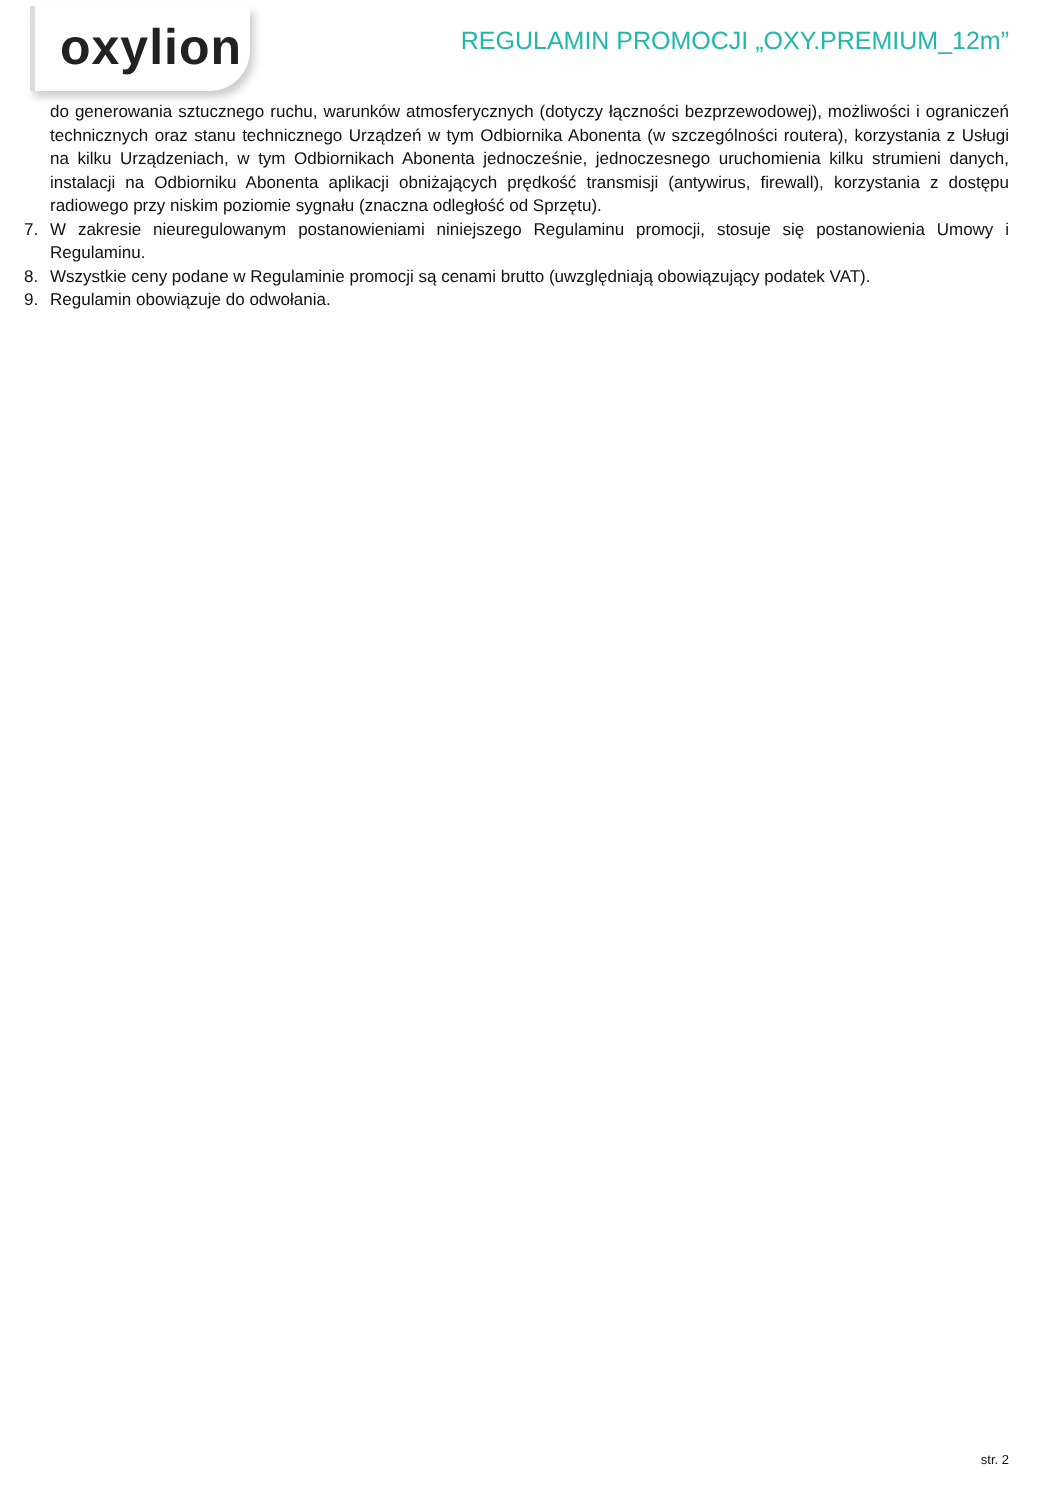oxylion
REGULAMIN PROMOCJI „OXY.PREMIUM_12m”
do generowania sztucznego ruchu, warunków atmosferycznych (dotyczy łączności bezprzewodowej), możliwości i ograniczeń technicznych oraz stanu technicznego Urządzeń w tym Odbiornika Abonenta (w szczególności routera), korzystania z Usługi na kilku Urządzeniach, w tym Odbiornikach Abonenta jednocześnie, jednoczesnego uruchomienia kilku strumieni danych, instalacji na Odbiorniku Abonenta aplikacji obniżających prędkość transmisji (antywirus, firewall), korzystania z dostępu radiowego przy niskim poziomie sygnału (znaczna odległość od Sprzętu).
7. W zakresie nieuregulowanym postanowieniami niniejszego Regulaminu promocji, stosuje się postanowienia Umowy i Regulaminu.
8. Wszystkie ceny podane w Regulaminie promocji są cenami brutto (uwzględniają obowiązujący podatek VAT).
9. Regulamin obowiązuje do odwołania.
str. 2